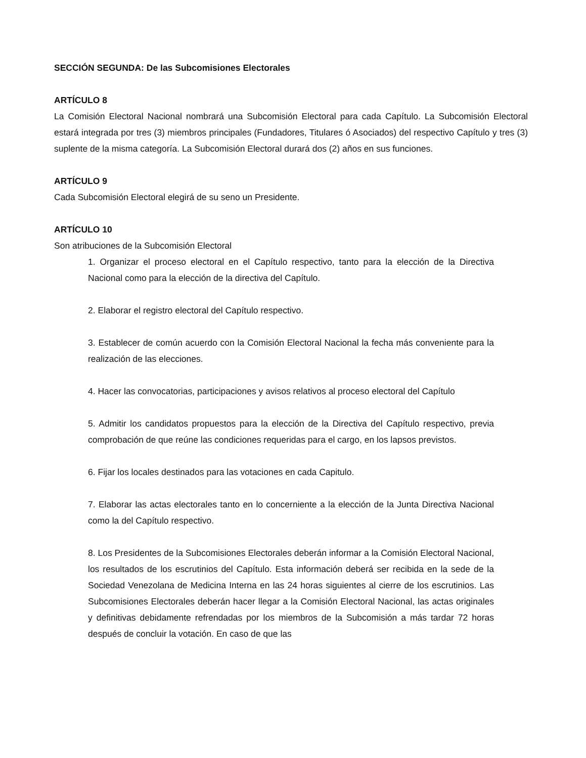SECCIÓN SEGUNDA: De las Subcomisiones Electorales
ARTÍCULO 8
La Comisión Electoral Nacional nombrará una Subcomisión Electoral para cada Capítulo. La Subcomisión Electoral estará integrada por tres (3) miembros principales (Fundadores, Titulares ó Asociados) del respectivo Capítulo y tres (3) suplente de la misma categoría. La Subcomisión Electoral durará dos (2) años en sus funciones.
ARTÍCULO 9
Cada Subcomisión Electoral elegirá de su seno un Presidente.
ARTÍCULO 10
Son atribuciones de la Subcomisión Electoral
1. Organizar el proceso electoral en el Capítulo respectivo, tanto para la elección de la Directiva Nacional como para la elección de la directiva del Capítulo.
2. Elaborar el registro electoral del Capítulo respectivo.
3. Establecer de común acuerdo con la Comisión Electoral Nacional la fecha más conveniente para la realización de las elecciones.
4. Hacer las convocatorias, participaciones y avisos relativos al proceso electoral del Capítulo
5. Admitir los candidatos propuestos para la elección de la Directiva del Capítulo respectivo, previa comprobación de que reúne las condiciones requeridas para el cargo, en los lapsos previstos.
6. Fijar los locales destinados para las votaciones en cada Capitulo.
7. Elaborar las actas electorales tanto en lo concerniente a la elección de la Junta Directiva Nacional como la del Capítulo respectivo.
8. Los Presidentes de la Subcomisiones Electorales deberán informar a la Comisión Electoral Nacional, los resultados de los escrutinios del Capítulo. Esta información deberá ser recibida en la sede de la Sociedad Venezolana de Medicina Interna en las 24 horas siguientes al cierre de los escrutinios. Las Subcomisiones Electorales deberán hacer llegar a la Comisión Electoral Nacional, las actas originales y definitivas debidamente refrendadas por los miembros de la Subcomisión a más tardar 72 horas después de concluir la votación. En caso de que las